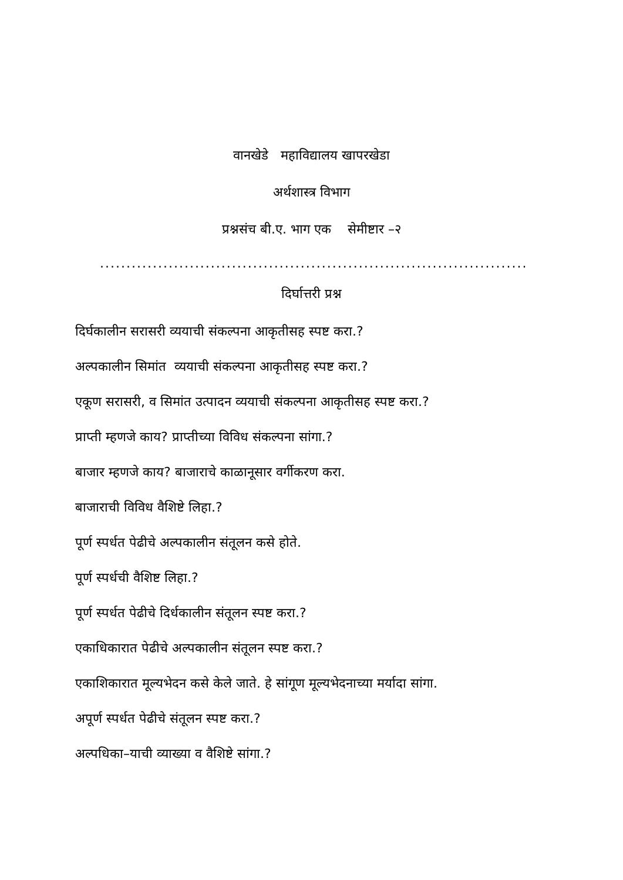वानखेडे महाविद्यालय खापरखेडा
अर्थशास्त्र विभाग
प्रश्नसंच बी.ए. भाग एक सेमीष्टार –२
.................................................................................................................
दिर्घात्तरी प्रश्न
दिर्घकालीन सरासरी व्ययाची संकल्पना आकृतीसह स्पष्ट करा.?
अल्पकालीन सिमांत व्ययाची संकल्पना आकृतीसह स्पष्ट करा.?
एकूण सरासरी, व सिमांत उत्पादन व्ययाची संकल्पना आकृतीसह स्पष्ट करा.?
प्राप्ती म्हणजे काय? प्राप्तीच्या विविध संकल्पना सांगा.?
बाजार म्हणजे काय? बाजाराचे काळानूसार वर्गीकरण करा.
बाजाराची विविध वैशिष्टे लिहा.?
पूर्ण स्पर्धत पेढीचे अल्पकालीन संतूलन कसे होते.
पूर्ण स्पर्धची वैशिष्ट लिहा.?
पूर्ण स्पर्धत पेढीचे दिर्धकालीन संतूलन स्पष्ट करा.?
एकाधिकारात पेढीचे अल्पकालीन संतूलन स्पष्ट करा.?
एकाशिकारात मूल्यभेदन कसे केले जाते. हे सांगूण मूल्यभेदनाच्या मर्यादा सांगा.
अपूर्ण स्पर्धत पेढीचे संतूलन स्पष्ट करा.?
अल्पधिका–याची व्याख्या व वैशिष्टे सांगा.?